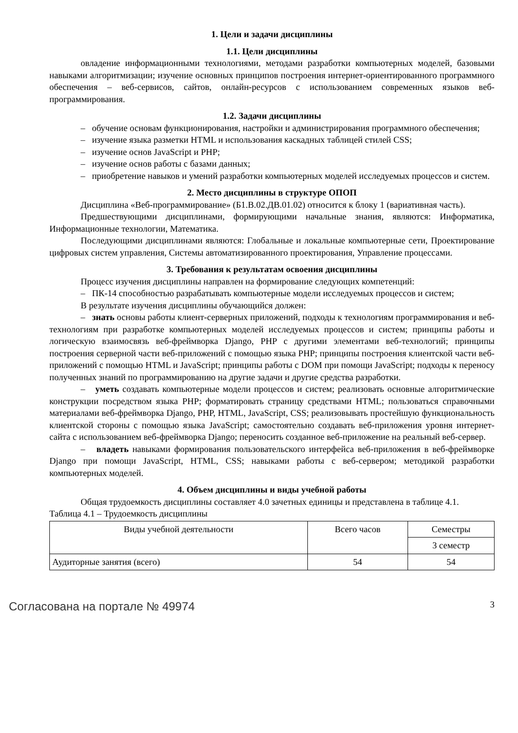1. Цели и задачи дисциплины
1.1. Цели дисциплины
овладение информационными технологиями, методами разработки компьютерных моделей, базовыми навыками алгоритмизации; изучение основных принципов построения интернет-ориентированного программного обеспечения – веб-сервисов, сайтов, онлайн-ресурсов с использованием современных языков веб-программирования.
1.2. Задачи дисциплины
– обучение основам функционирования, настройки и администрирования программного обеспечения;
– изучение языка разметки HTML и использования каскадных таблицей стилей CSS;
– изучение основ JavaScript и PHP;
– изучение основ работы с базами данных;
– приобретение навыков и умений разработки компьютерных моделей исследуемых процессов и систем.
2. Место дисциплины в структуре ОПОП
Дисциплина «Веб-программирование» (Б1.В.02.ДВ.01.02) относится к блоку 1 (вариативная часть).
Предшествующими дисциплинами, формирующими начальные знания, являются: Информатика, Информационные технологии, Математика.
Последующими дисциплинами являются: Глобальные и локальные компьютерные сети, Проектирование цифровых систем управления, Системы автоматизированного проектирования, Управление процессами.
3. Требования к результатам освоения дисциплины
Процесс изучения дисциплины направлен на формирование следующих компетенций:
– ПК-14 способностью разрабатывать компьютерные модели исследуемых процессов и систем;
В результате изучения дисциплины обучающийся должен:
– знать основы работы клиент-серверных приложений, подходы к технологиям программирования и веб-технологиям при разработке компьютерных моделей исследуемых процессов и систем; принципы работы и логическую взаимосвязь веб-фреймворка Django, PHP с другими элементами веб-технологий; принципы построения серверной части веб-приложений с помощью языка PHP; принципы построения клиентской части веб-приложений с помощью HTML и JavaScript; принципы работы с DOM при помощи JavaScript; подходы к переносу полученных знаний по программированию на другие задачи и другие средства разработки.
– уметь создавать компьютерные модели процессов и систем; реализовать основные алгоритмические конструкции посредством языка PHP; форматировать страницу средствами HTML; пользоваться справочными материалами веб-фреймворка Django, PHP, HTML, JavaScript, CSS; реализовывать простейшую функциональность клиентской стороны с помощью языка JavaScript; самостоятельно создавать веб-приложения уровня интернет-сайта с использованием веб-фреймворка Django; переносить созданное веб-приложение на реальный веб-сервер.
– владеть навыками формирования пользовательского интерфейса веб-приложения в веб-фреймворке Django при помощи JavaScript, HTML, CSS; навыками работы с веб-сервером; методикой разработки компьютерных моделей.
4. Объем дисциплины и виды учебной работы
Общая трудоемкость дисциплины составляет 4.0 зачетных единицы и представлена в таблице 4.1.
Таблица 4.1 – Трудоемкость дисциплины
| Виды учебной деятельности | Всего часов | Семестры |
| | | 3 семестр |
| Аудиторные занятия (всего) | 54 | 54 |
Согласована на портале № 49974 3